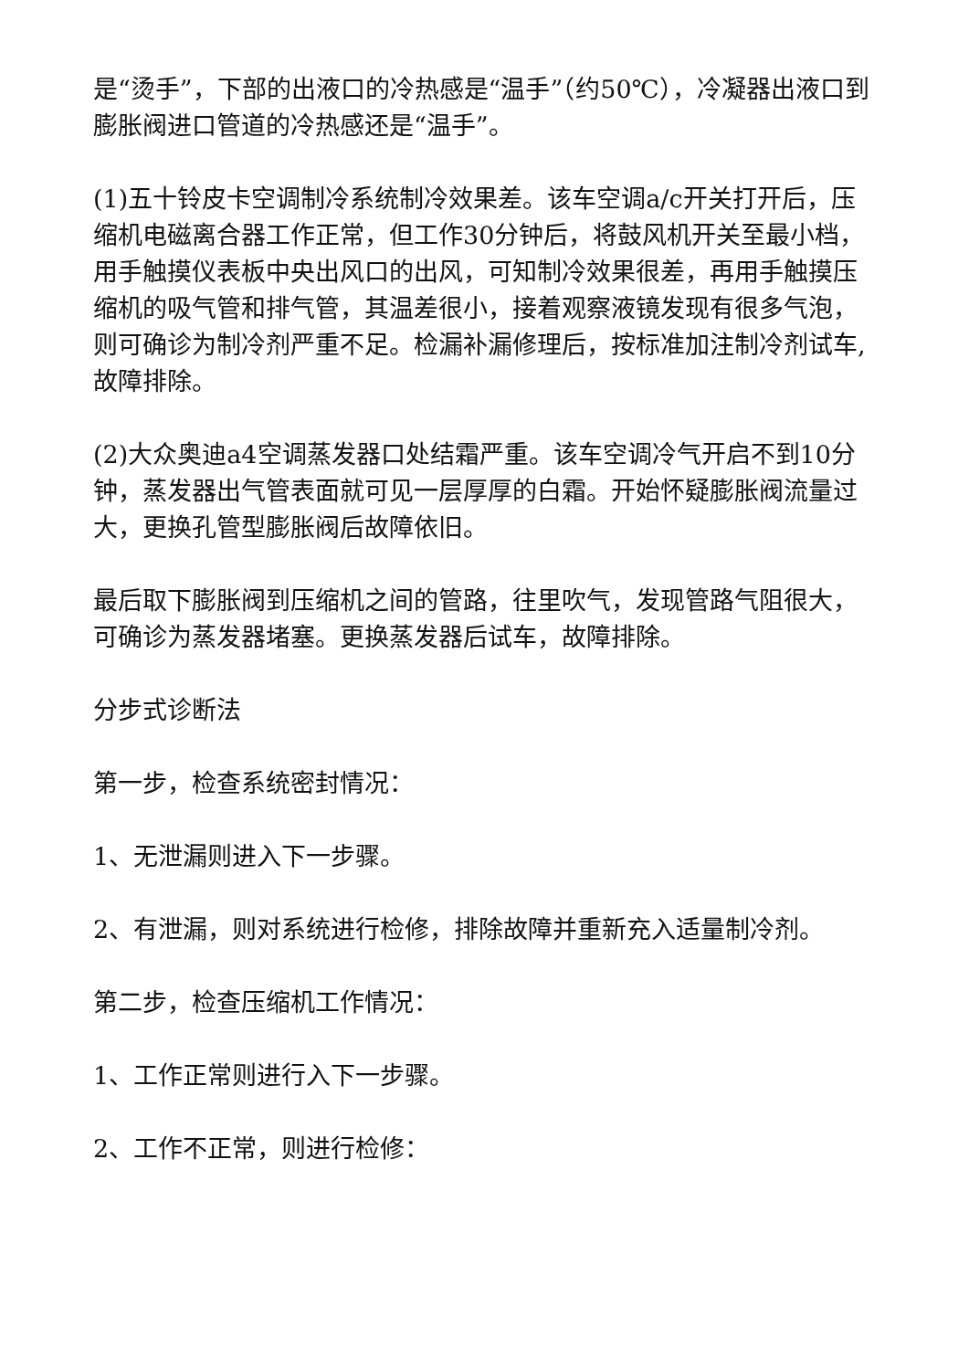是“烫手”，下部的出液口的冷热感是“温手”（约50℃），冷凝器出液口到膨胀阀进口管道的冷热感还是“温手”。
(1)五十铃皮卡空调制冷系统制冷效果差。该车空调a/c开关打开后，压缩机电磁离合器工作正常，但工作30分钟后，将鼓风机开关至最小档，用手触摸仪表板中央出风口的出风，可知制冷效果很差，再用手触摸压缩机的吸气管和排气管，其温差很小，接着观察液镜发现有很多气泡，则可确诊为制冷剂严重不足。检漏补漏修理后，按标准加注制冷剂试车,故障排除。
(2)大众奥迪a4空调蒸发器口处结霜严重。该车空调冷气开启不到10分钟，蒸发器出气管表面就可见一层厚厚的白霜。开始怀疑膨胀阀流量过大，更换孔管型膨胀阀后故障依旧。
最后取下膨胀阀到压缩机之间的管路，往里吹气，发现管路气阻很大，可确诊为蒸发器堵塞。更换蒸发器后试车，故障排除。
分步式诊断法
第一步，检查系统密封情况：
1、无泄漏则进入下一步骤。
2、有泄漏，则对系统进行检修，排除故障并重新充入适量制冷剂。
第二步，检查压缩机工作情况：
1、工作正常则进行入下一步骤。
2、工作不正常，则进行检修：